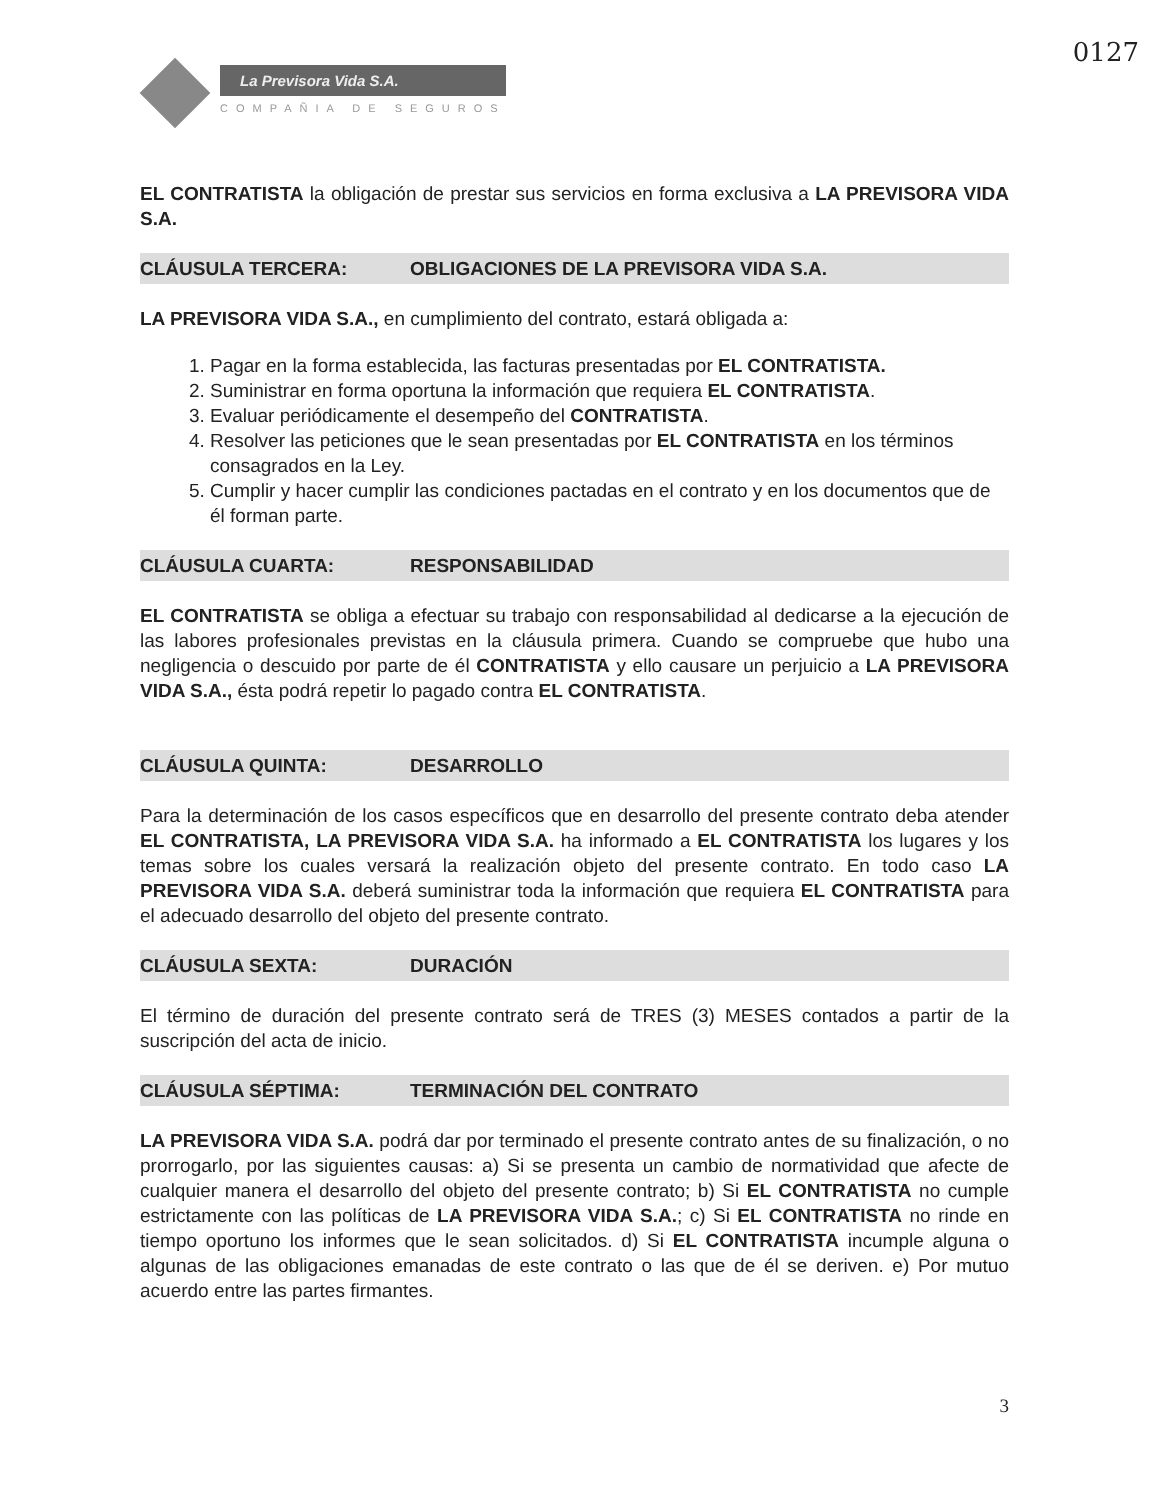0127
La Previsora Vida S.A.
COMPAÑIA DE SEGUROS
EL CONTRATISTA la obligación de prestar sus servicios en forma exclusiva a LA PREVISORA VIDA S.A.
CLÁUSULA TERCERA: OBLIGACIONES DE LA PREVISORA VIDA S.A.
LA PREVISORA VIDA S.A., en cumplimiento del contrato, estará obligada a:
1. Pagar en la forma establecida, las facturas presentadas por EL CONTRATISTA.
2. Suministrar en forma oportuna la información que requiera EL CONTRATISTA.
3. Evaluar periódicamente el desempeño del CONTRATISTA.
4. Resolver las peticiones que le sean presentadas por EL CONTRATISTA en los términos consagrados en la Ley.
5. Cumplir y hacer cumplir las condiciones pactadas en el contrato y en los documentos que de él forman parte.
CLÁUSULA CUARTA: RESPONSABILIDAD
EL CONTRATISTA se obliga a efectuar su trabajo con responsabilidad al dedicarse a la ejecución de las labores profesionales previstas en la cláusula primera. Cuando se compruebe que hubo una negligencia o descuido por parte de él CONTRATISTA y ello causare un perjuicio a LA PREVISORA VIDA S.A., ésta podrá repetir lo pagado contra EL CONTRATISTA.
CLÁUSULA QUINTA: DESARROLLO
Para la determinación de los casos específicos que en desarrollo del presente contrato deba atender EL CONTRATISTA, LA PREVISORA VIDA S.A. ha informado a EL CONTRATISTA los lugares y los temas sobre los cuales versará la realización objeto del presente contrato. En todo caso LA PREVISORA VIDA S.A. deberá suministrar toda la información que requiera EL CONTRATISTA para el adecuado desarrollo del objeto del presente contrato.
CLÁUSULA SEXTA: DURACIÓN
El término de duración del presente contrato será de TRES (3) MESES contados a partir de la suscripción del acta de inicio.
CLÁUSULA SÉPTIMA: TERMINACIÓN DEL CONTRATO
LA PREVISORA VIDA S.A. podrá dar por terminado el presente contrato antes de su finalización, o no prorrogarlo, por las siguientes causas: a) Si se presenta un cambio de normatividad que afecte de cualquier manera el desarrollo del objeto del presente contrato; b) Si EL CONTRATISTA no cumple estrictamente con las políticas de LA PREVISORA VIDA S.A.; c) Si EL CONTRATISTA no rinde en tiempo oportuno los informes que le sean solicitados. d) Si EL CONTRATISTA incumple alguna o algunas de las obligaciones emanadas de este contrato o las que de él se deriven. e) Por mutuo acuerdo entre las partes firmantes.
3